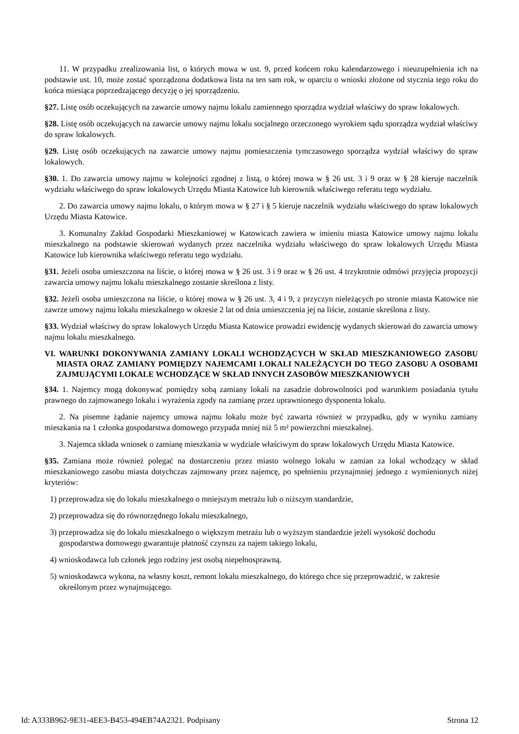11. W przypadku zrealizowania list, o których mowa w ust. 9, przed końcem roku kalendarzowego i nieuzupełnienia ich na podstawie ust. 10, może zostać sporządzona dodatkowa lista na ten sam rok, w oparciu o wnioski złożone od stycznia tego roku do końca miesiąca poprzedzającego decyzję o jej sporządzeniu.
§27. Listę osób oczekujących na zawarcie umowy najmu lokalu zamiennego sporządza wydział właściwy do spraw lokalowych.
§28. Listę osób oczekujących na zawarcie umowy najmu lokalu socjalnego orzeczonego wyrokiem sądu sporządza wydział właściwy do spraw lokalowych.
§29. Listę osób oczekujących na zawarcie umowy najmu pomieszczenia tymczasowego sporządza wydział właściwy do spraw lokalowych.
§30. 1. Do zawarcia umowy najmu w kolejności zgodnej z listą, o której mowa w § 26 ust. 3 i 9 oraz w § 28 kieruje naczelnik wydziału właściwego do spraw lokalowych Urzędu Miasta Katowice lub kierownik właściwego referatu tego wydziału.
2. Do zawarcia umowy najmu lokalu, o którym mowa w § 27 i § 5 kieruje naczelnik wydziału właściwego do spraw lokalowych Urzędu Miasta Katowice.
3. Komunalny Zakład Gospodarki Mieszkaniowej w Katowicach zawiera w imieniu miasta Katowice umowy najmu lokalu mieszkalnego na podstawie skierowań wydanych przez naczelnika wydziału właściwego do spraw lokalowych Urzędu Miasta Katowice lub kierownika właściwego referatu tego wydziału.
§31. Jeżeli osoba umieszczona na liście, o której mowa w § 26 ust. 3 i 9 oraz w § 26 ust. 4 trzykrotnie odmówi przyjęcia propozycji zawarcia umowy najmu lokalu mieszkalnego zostanie skreślona z listy.
§32. Jeżeli osoba umieszczona na liście, o której mowa w § 26 ust. 3, 4 i 9, z przyczyn nieleżących po stronie miasta Katowice nie zawrze umowy najmu lokalu mieszkalnego w okresie 2 lat od dnia umieszczenia jej na liście, zostanie skreślona z listy.
§33. Wydział właściwy do spraw lokalowych Urzędu Miasta Katowice prowadzi ewidencję wydanych skierowań do zawarcia umowy najmu lokalu mieszkalnego.
VI. WARUNKI DOKONYWANIA ZAMIANY LOKALI WCHODZĄCYCH W SKŁAD MIESZKANIOWEGO ZASOBU MIASTA ORAZ ZAMIANY POMIĘDZY NAJEMCAMI LOKALI NALEŻĄCYCH DO TEGO ZASOBU A OSOBAMI ZAJMUJĄCYMI LOKALE WCHODZĄCE W SKŁAD INNYCH ZASOBÓW MIESZKANIOWYCH
§34. 1. Najemcy mogą dokonywać pomiędzy sobą zamiany lokali na zasadzie dobrowolności pod warunkiem posiadania tytułu prawnego do zajmowanego lokalu i wyrażenia zgody na zamianę przez uprawnionego dysponenta lokalu.
2. Na pisemne żądanie najemcy umowa najmu lokalu może być zawarta również w przypadku, gdy w wyniku zamiany mieszkania na 1 członka gospodarstwa domowego przypada mniej niż 5 m² powierzchni mieszkalnej.
3. Najemca składa wniosek o zamianę mieszkania w wydziale właściwym do spraw lokalowych Urzędu Miasta Katowice.
§35. Zamiana może również polegać na dostarczeniu przez miasto wolnego lokalu w zamian za lokal wchodzący w skład mieszkaniowego zasobu miasta dotychczas zajmowany przez najemcę, po spełnieniu przynajmniej jednego z wymienionych niżej kryteriów:
1) przeprowadza się do lokalu mieszkalnego o mniejszym metrażu lub o niższym standardzie,
2) przeprowadza się do równorzędnego lokalu mieszkalnego,
3) przeprowadza się do lokalu mieszkalnego o większym metrażu lub o wyższym standardzie jeżeli wysokość dochodu gospodarstwa domowego gwarantuje płatność czynszu za najem takiego lokalu,
4) wnioskodawca lub członek jego rodziny jest osobą niepełnosprawną.
5) wnioskodawca wykona, na własny koszt, remont lokalu mieszkalnego, do którego chce się przeprowadzić, w zakresie określonym przez wynajmującego.
Id: A333B962-9E31-4EE3-B453-494EB74A2321. Podpisany Strona 12